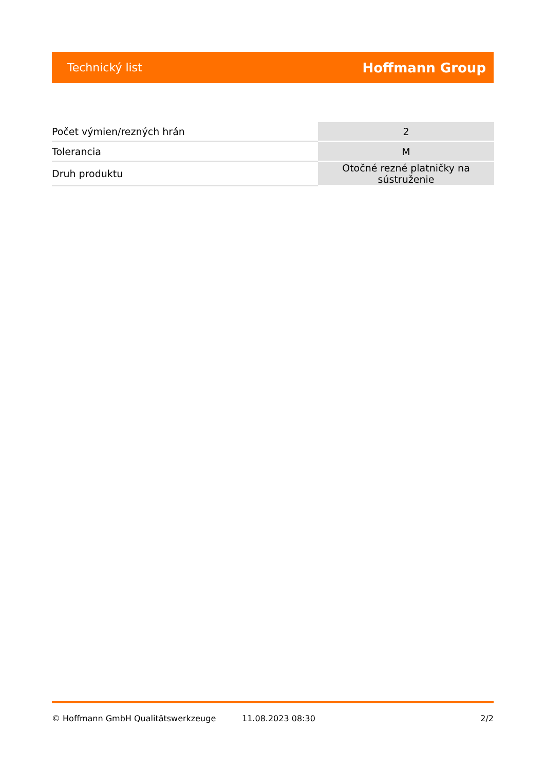Technický list Hoffmann Group
| Počet výmien/rezných hrán | 2 |
| Tolerancia | M |
| Druh produktu | Otočné rezné platničky na sústruženie |
© Hoffmann GmbH Qualitätswerkzeuge 11.08.2023 08:30 2/2